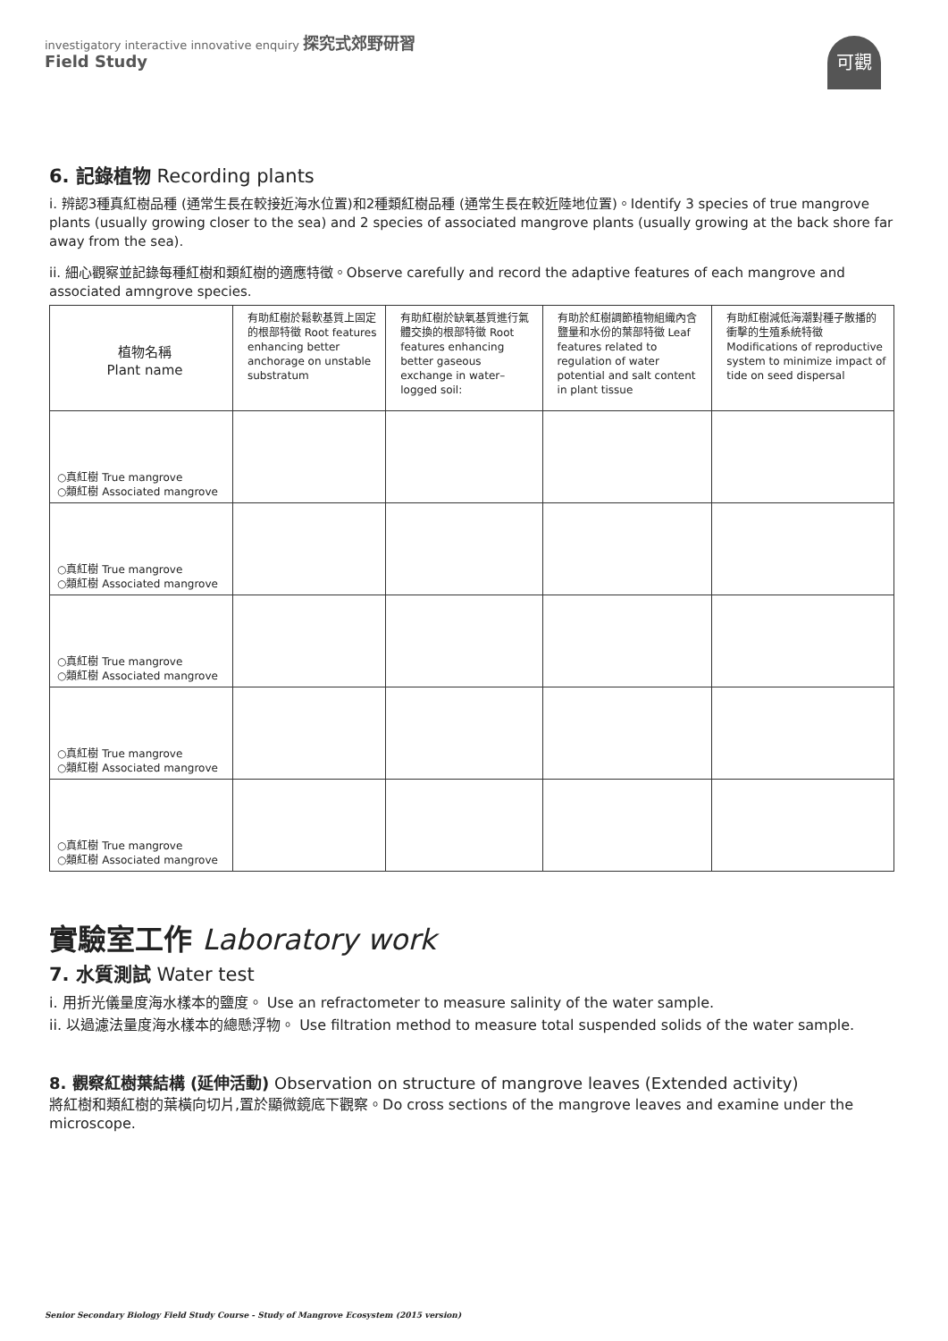investigatory interactive innovative enquiry 探究式郊野研習
Field Study
可觀
6. 記錄植物 Recording plants
i. 辨認3種真紅樹品種 (通常生長在較接近海水位置)和2種類紅樹品種 (通常生長在較近陸地位置)。Identify 3 species of true mangrove plants (usually growing closer to the sea) and 2 species of associated mangrove plants (usually growing at the back shore far away from the sea).
ii. 細心觀察並記錄每種紅樹和類紅樹的適應特徵。Observe carefully and record the adaptive features of each mangrove and associated amngrove species.
| 植物名稱 Plant name | 有助紅樹於鬆軟基質上固定的根部特徵 Root features enhancing better anchorage on unstable substratum | 有助紅樹於缺氧基質進行氣體交換的根部特徵 Root features enhancing better gaseous exchange in water–logged soil: | 有助於紅樹調節植物組織內含鹽量和水份的葉部特徵 Leaf features related to regulation of water potential and salt content in plant tissue | 有助紅樹減低海潮對種子散播的衝擊的生殖系統特徵 Modifications of reproductive system to minimize impact of tide on seed dispersal |
| --- | --- | --- | --- | --- |
| ○真紅樹 True mangrove ○類紅樹 Associated mangrove | | | | |
| ○真紅樹 True mangrove ○類紅樹 Associated mangrove | | | | |
| ○真紅樹 True mangrove ○類紅樹 Associated mangrove | | | | |
| ○真紅樹 True mangrove ○類紅樹 Associated mangrove | | | | |
| ○真紅樹 True mangrove ○類紅樹 Associated mangrove | | | | |
實驗室工作 Laboratory work
7. 水質測試 Water test
i. 用折光儀量度海水樣本的鹽度。 Use an refractometer to measure salinity of the water sample.
ii. 以過濾法量度海水樣本的總懸浮物。 Use filtration method to measure total suspended solids of the water sample.
8. 觀察紅樹葉結構 (延伸活動) Observation on structure of mangrove leaves (Extended activity)
將紅樹和類紅樹的葉橫向切片,置於顯微鏡底下觀察。Do cross sections of the mangrove leaves and examine under the microscope.
Senior Secondary Biology Field Study Course - Study of Mangrove Ecosystem (2015 version)